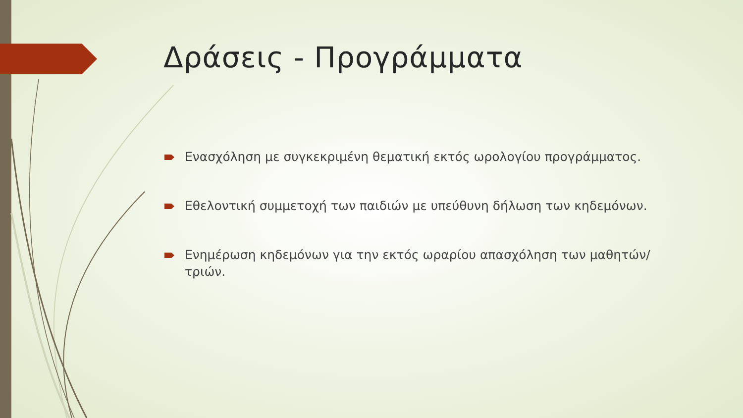Δράσεις - Προγράμματα
Ενασχόληση με συγκεκριμένη θεματική εκτός ωρολογίου προγράμματος.
Εθελοντική συμμετοχή των παιδιών με υπεύθυνη δήλωση των κηδεμόνων.
Ενημέρωση κηδεμόνων για την εκτός ωραρίου απασχόληση των μαθητών/τριών.